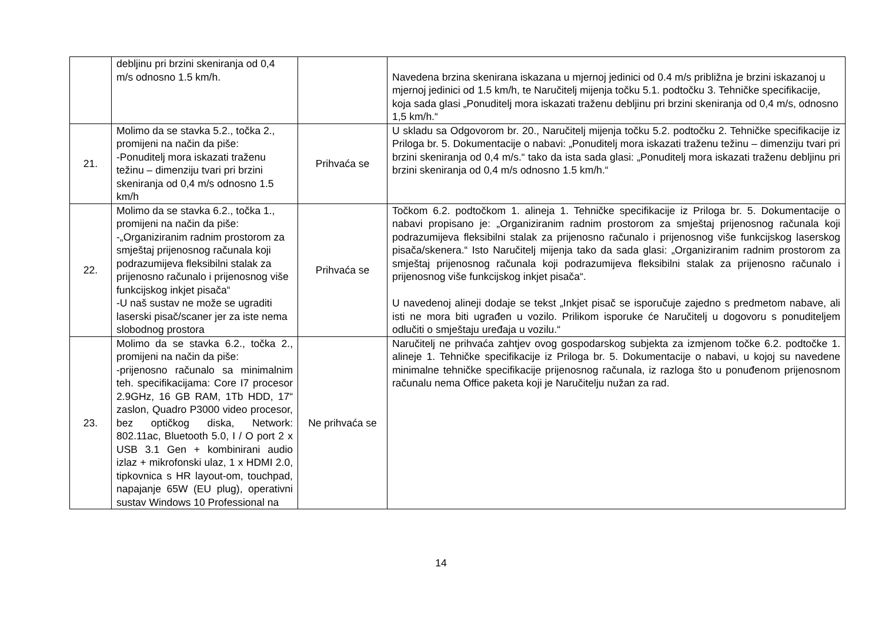| | debljinu pri brzini skeniranja od 0,4 m/s odnosno 1.5 km/h. | | Navedena brzina skenirana iskazana u mjernoj jedinici od 0.4 m/s približna je brzini iskazanoj u mjernoj jedinici od 1.5 km/h, te Naručitelj mijenja točku 5.1. podtočku 3. Tehničke specifikacije, koja sada glasi „Ponuditelj mora iskazati traženu debljinu pri brzini skeniranja od 0,4 m/s, odnosno 1,5 km/h.“ |
| 21. | Molimo da se stavka 5.2., točka 2., promijeni na način da piše: -Ponuditelj mora iskazati traženu težinu – dimenziju tvari pri brzini skeniranja od 0,4 m/s odnosno 1.5 km/h | Prihvaća se | U skladu sa Odgovorom br. 20., Naručitelj mijenja točku 5.2. podtočku 2. Tehničke specifikacije iz Priloga br. 5. Dokumentacije o nabavi: „Ponuditelj mora iskazati traženu težinu – dimenziju tvari pri brzini skeniranja od 0,4 m/s.“ tako da ista sada glasi: „Ponuditelj mora iskazati traženu debljinu pri brzini skeniranja od 0,4 m/s odnosno 1.5 km/h.“ |
| 22. | Molimo da se stavka 6.2., točka 1., promijeni na način da piše: -„Organiziranim radnim prostorom za smještaj prijenosnog računala koji podrazumijeva fleksibilni stalak za prijenosno računalo i prijenosnog više funkcijskog inkjet pisača“ -U naš sustav ne može se ugraditi laserski pisač/scaner jer za iste nema slobodnog prostora | Prihvaća se | Točkom 6.2. podtočkom 1. alineja 1. Tehničke specifikacije iz Priloga br. 5. Dokumentacije o nabavi propisano je: „Organiziranim radnim prostorom za smještaj prijenosnog računala koji podrazumijeva fleksibilni stalak za prijenosno računalo i prijenosnog više funkcijskog laserskog pisača/skenera.“ Isto Naručitelj mijenja tako da sada glasi: „Organiziranim radnim prostorom za smještaj prijenosnog računala koji podrazumijeva fleksibilni stalak za prijenosno računalo i prijenosnog više funkcijskog inkjet pisača“. U navedenoj alineji dodaje se tekst „Inkjet pisač se isporučuje zajedno s predmetom nabave, ali isti ne mora biti ugrađen u vozilo. Prilikom isporuke će Naručitelj u dogovoru s ponuditeljem odlučiti o smještaju uređaja u vozilu.“ |
| 23. | Molimo da se stavka 6.2., točka 2., promijeni na način da piše: -prijenosno računalo sa minimalnim teh. specifikacijama: Core I7 procesor 2.9GHz, 16 GB RAM, 1Tb HDD, 17“ zaslon, Quadro P3000 video procesor, bez optičkog diska, Network: 802.11ac, Bluetooth 5.0, I / O port 2 x USB 3.1 Gen + kombinirani audio izlaz + mikrofonski ulaz, 1 x HDMI 2.0, tipkovnica s HR layout-om, touchpad, napajanje 65W (EU plug), operativni sustav Windows 10 Professional na | Ne prihvaća se | Naručitelj ne prihvaća zahtjev ovog gospodarskog subjekta za izmjenom točke 6.2. podtočke 1. alineje 1. Tehničke specifikacije iz Priloga br. 5. Dokumentacije o nabavi, u kojoj su navedene minimalne tehničke specifikacije prijenosnog računala, iz razloga što u ponuđenom prijenosnom računalu nema Office paketa koji je Naručitelju nužan za rad. |
14